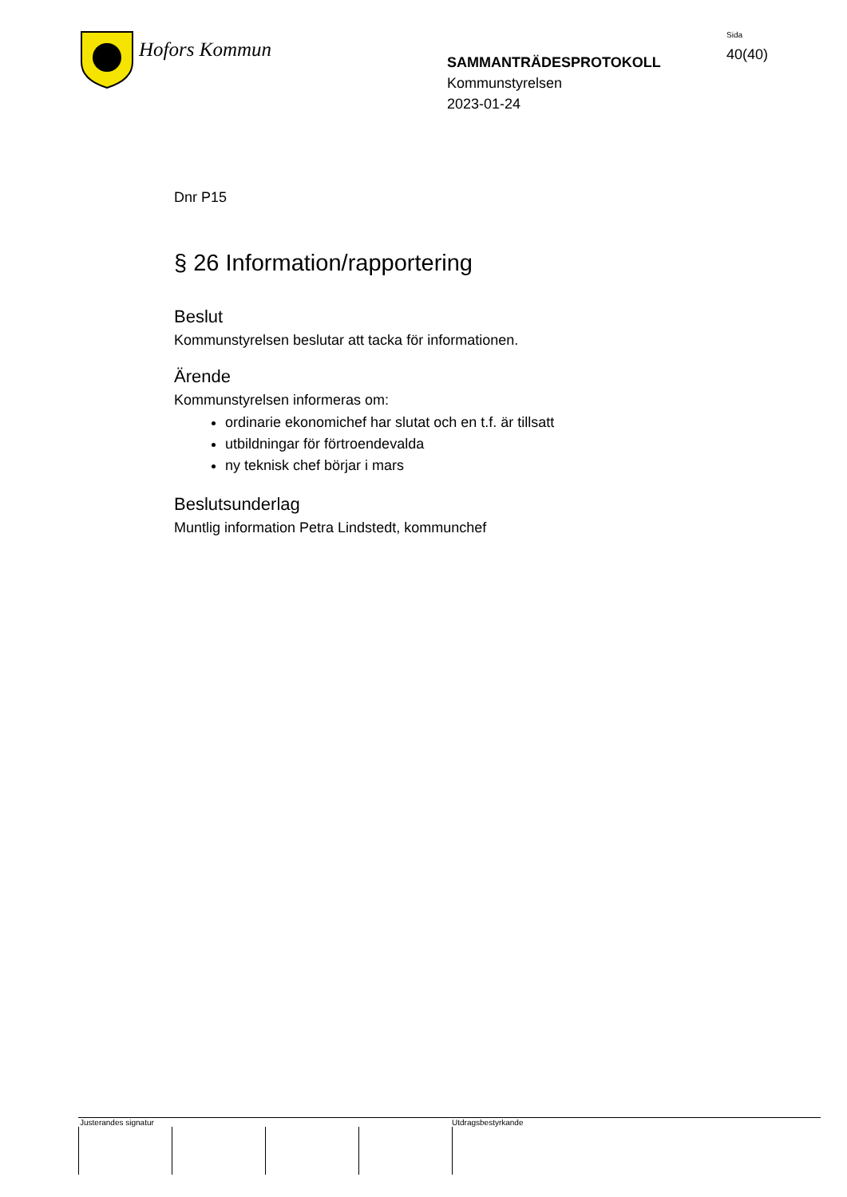Hofors Kommun
SAMMANTRÄDESPROTOKOLL
Kommunstyrelsen
2023-01-24
Sida
40(40)
Dnr P15
§ 26 Information/rapportering
Beslut
Kommunstyrelsen beslutar att tacka för informationen.
Ärende
Kommunstyrelsen informeras om:
ordinarie ekonomichef har slutat och en t.f. är tillsatt
utbildningar för förtroendevalda
ny teknisk chef börjar i mars
Beslutsunderlag
Muntlig information Petra Lindstedt, kommunchef
Justerandes signatur Utdragsbestyrkande